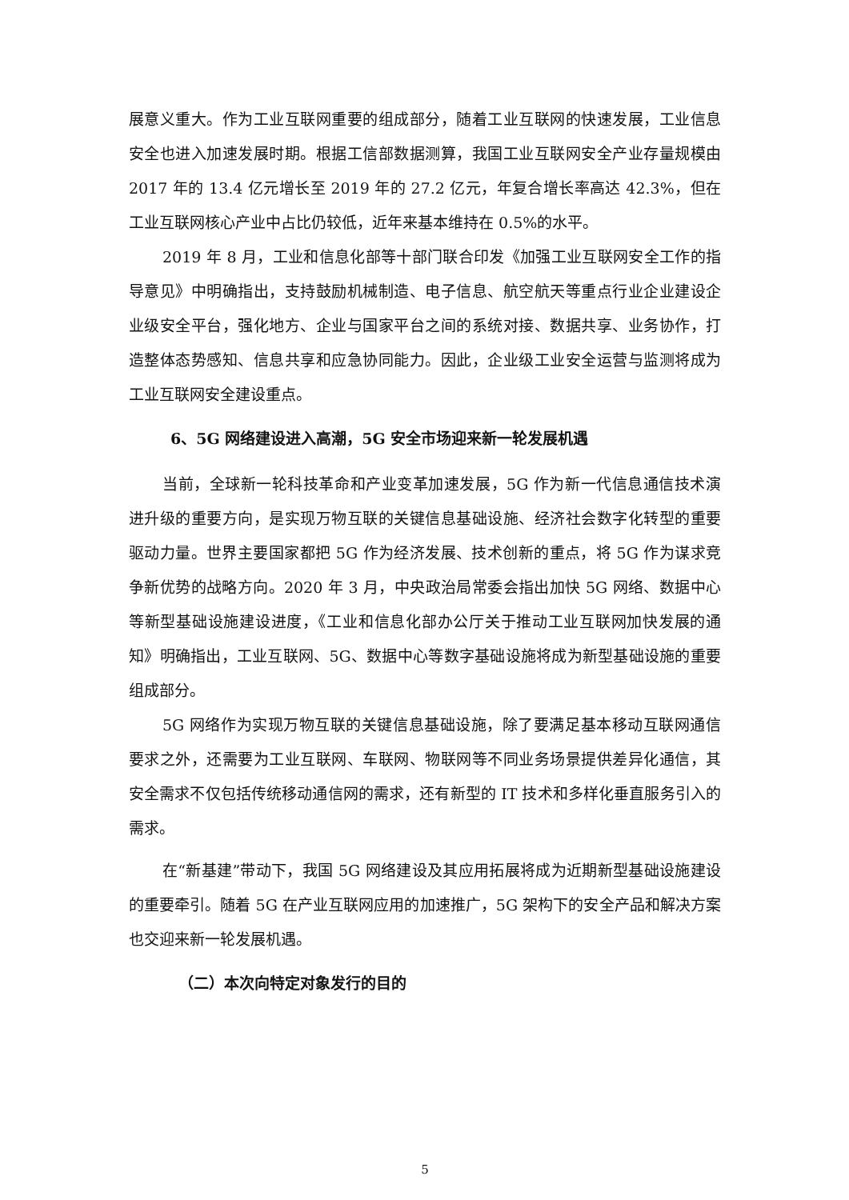展意义重大。作为工业互联网重要的组成部分，随着工业互联网的快速发展，工业信息安全也进入加速发展时期。根据工信部数据测算，我国工业互联网安全产业存量规模由 2017 年的 13.4 亿元增长至 2019 年的 27.2 亿元，年复合增长率高达 42.3%，但在工业互联网核心产业中占比仍较低，近年来基本维持在 0.5%的水平。
2019 年 8 月，工业和信息化部等十部门联合印发《加强工业互联网安全工作的指导意见》中明确指出，支持鼓励机械制造、电子信息、航空航天等重点行业企业建设企业级安全平台，强化地方、企业与国家平台之间的系统对接、数据共享、业务协作，打造整体态势感知、信息共享和应急协同能力。因此，企业级工业安全运营与监测将成为工业互联网安全建设重点。
6、5G 网络建设进入高潮，5G 安全市场迎来新一轮发展机遇
当前，全球新一轮科技革命和产业变革加速发展，5G 作为新一代信息通信技术演进升级的重要方向，是实现万物互联的关键信息基础设施、经济社会数字化转型的重要驱动力量。世界主要国家都把 5G 作为经济发展、技术创新的重点，将 5G 作为谋求竞争新优势的战略方向。2020 年 3 月，中央政治局常委会指出加快 5G 网络、数据中心等新型基础设施建设进度，《工业和信息化部办公厅关于推动工业互联网加快发展的通知》明确指出，工业互联网、5G、数据中心等数字基础设施将成为新型基础设施的重要组成部分。
5G 网络作为实现万物互联的关键信息基础设施，除了要满足基本移动互联网通信要求之外，还需要为工业互联网、车联网、物联网等不同业务场景提供差异化通信，其安全需求不仅包括传统移动通信网的需求，还有新型的 IT 技术和多样化垂直服务引入的需求。
在“新基建”带动下，我国 5G 网络建设及其应用拓展将成为近期新型基础设施建设的重要牵引。随着 5G 在产业互联网应用的加速推广，5G 架构下的安全产品和解决方案也交迎来新一轮发展机遇。
（二）本次向特定对象发行的目的
5